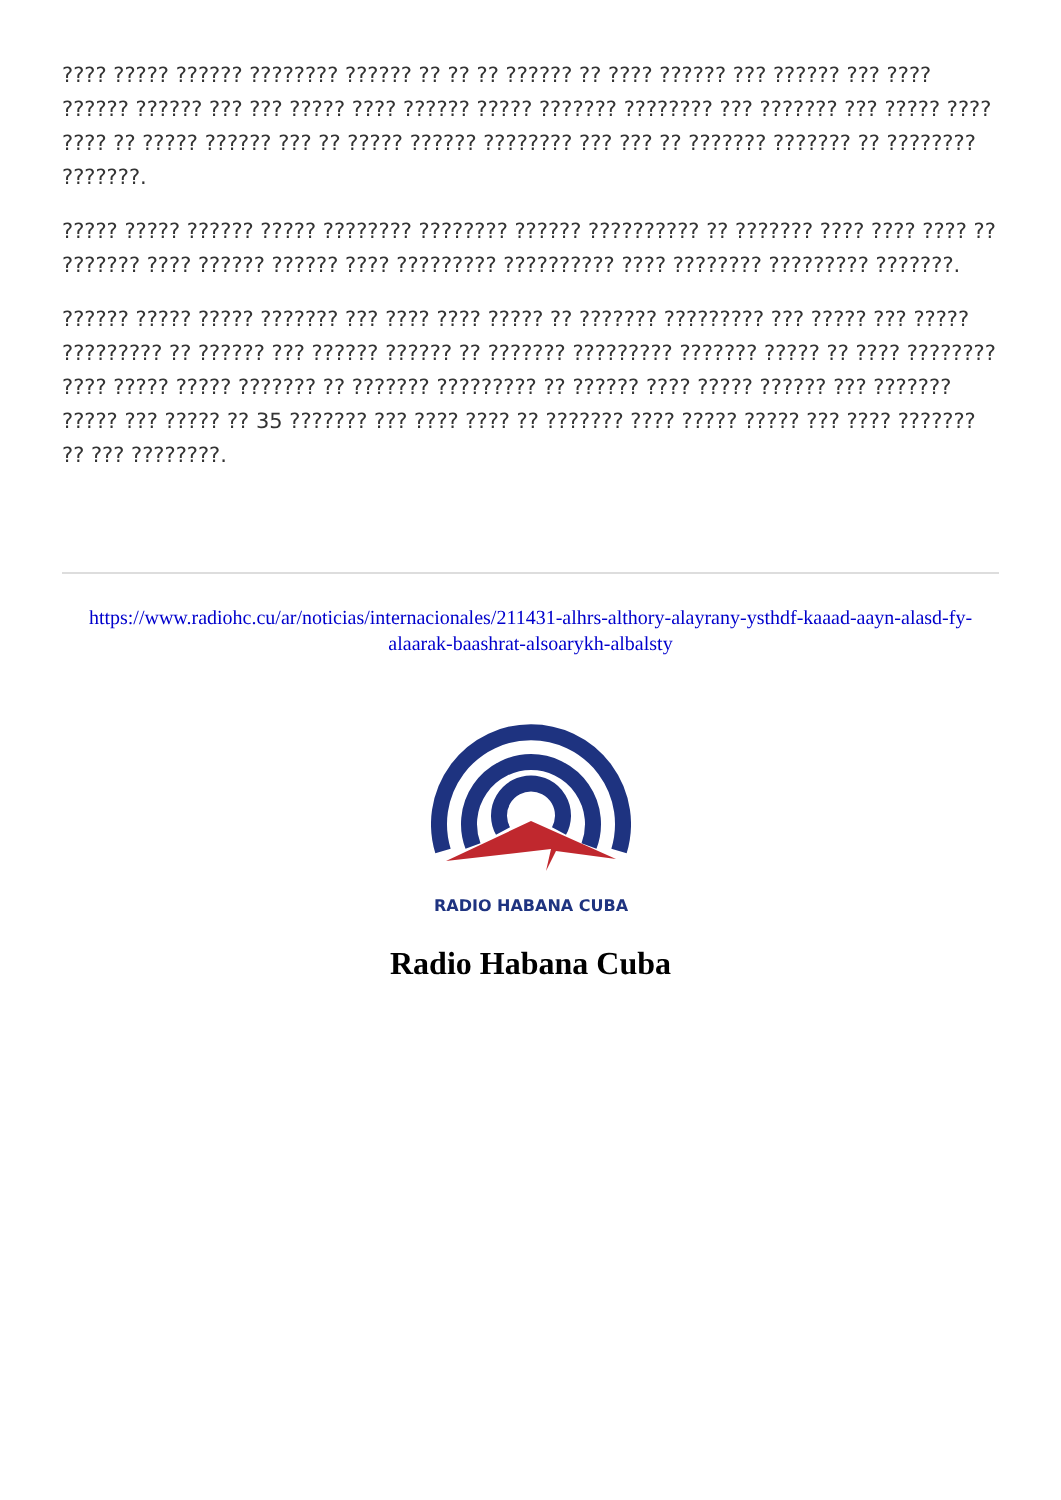???? ????? ?????? ???????? ?????? ?? ?? ?? ?????? ?? ???? ?????? ??? ?????? ??? ???? ?????? ?????? ??? ??? ????? ???? ?????? ????? ??????? ???????? ??? ??????? ??? ????? ???? ???? ?? ????? ?????? ??? ?? ????? ?????? ???????? ??? ??? ?? ??????? ??????? ?? ???????? ???????.
????? ????? ?????? ????? ???????? ???????? ?????? ?????????? ?? ??????? ???? ???? ???? ?? ??????? ???? ?????? ?????? ???? ????????? ?????????? ???? ???????? ????????? ???????.
?????? ????? ????? ??????? ??? ???? ???? ????? ?? ??????? ????????? ??? ????? ??? ????? ????????? ?? ?????? ??? ?????? ?????? ?? ??????? ????????? ??????? ????? ?? ???? ???????? ???? ????? ????? ??????? ?? ??????? ????????? ?? ?????? ???? ????? ?????? ??? ??????? ????? ??? ????? ?? 35 ??????? ??? ???? ???? ?? ??????? ???? ????? ????? ??? ???? ??????? ?? ??? ????????.
https://www.radiohc.cu/ar/noticias/internacionales/211431-alhrs-althory-alayrany-ysthdf-kaaad-aayn-alasd-fy-alaarak-baashrat-alsoarykh-albalsty
RADIO HABANA CUBA
Radio Habana Cuba